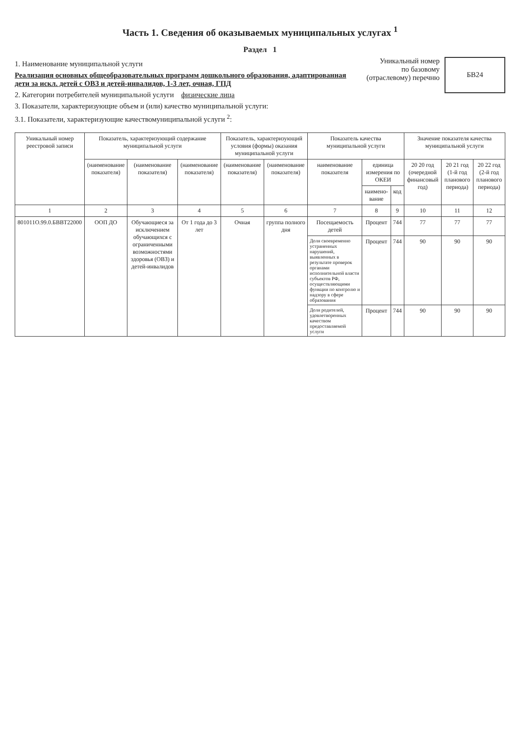Часть 1. Сведения об оказываемых муниципальных услугах <sup>1</sup>
Раздел 1
1. Наименование муниципальной услуги
Реализация основных общеобразовательных программ дошкольного образования, адаптированная дети за искл. детей с ОВЗ и детей-инвалидов, 1-3 лет, очная, ГПД
2. Категории потребителей муниципальной услуги физические лица
3. Показатели, характеризующие объем и (или) качество муниципальной услуги:
3.1. Показатели, характеризующие качествомуниципальной услуги <sup>2</sup>:
Уникальный номер
по базовому
(отраслевому) перечню
БВ24
| Уникальный номер реестровой записи | Показатель, характеризующий содержание муниципальной услуги | | | Показатель, характеризующий условия (формы) оказания муниципальной услуги | | Показатель качества муниципальной услуги | | | Значение показателя качества муниципальной услуги | | |
| --- | --- | --- | --- | --- | --- | --- | --- | --- | --- | --- | --- |
| | (наименование показателя) | (наименование показателя) | (наименование показателя) | (наименование показателя) | (наименование показателя) | наименование показателя | единица измерения по ОКЕИ | | 20 20 год (очередной финансовый год) | 20 21 год (1-й год планового периода) | 20 22 год (2-й год планового периода) |
| | | | | | | | наимено-вание | код | | | |
| 1 | 2 | 3 | 4 | 5 | 6 | 7 | 8 | 9 | 10 | 11 | 12 |
| 801011О.99.0.БВВТ22000 | ООП ДО | Обучающиеся за исключением обучающихся с ограниченными возможностями здоровья (ОВЗ) и детей-инвалидов | От 1 года до 3 лет | Очная | группа полного дня | Посещаемость детей | Процент | 744 | 77 | 77 | 77 |
| | | | | | | Доля своевременно устраненных нарушений, выявленных в результате проверок органами исполнительной власти субъектов РФ, осуществляющими функции по контролю и надзору в сфере образования | Процент | 744 | 90 | 90 | 90 |
| | | | | | | Доля родителей, удовлетворенных качеством предоставляемой услуги | Процент | 744 | 90 | 90 | 90 |